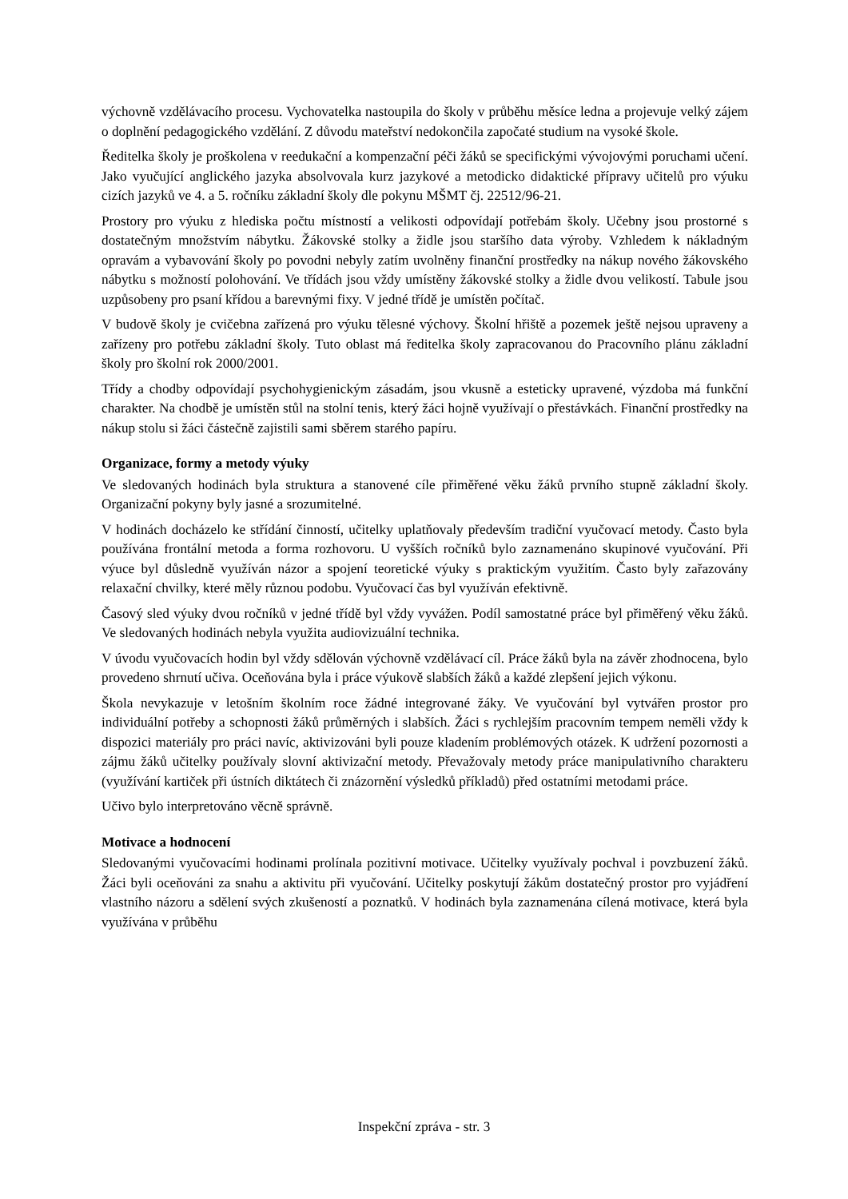výchovně vzdělávacího procesu. Vychovatelka nastoupila do školy v průběhu měsíce ledna a projevuje velký zájem o doplnění pedagogického vzdělání. Z důvodu mateřství nedokončila započaté studium na vysoké škole.
Ředitelka školy je proškolena v reedukační a kompenzační péči žáků se specifickými vývojovými poruchami učení. Jako vyučující anglického jazyka absolvovala kurz jazykové a metodicko didaktické přípravy učitelů pro výuku cizích jazyků ve 4. a 5. ročníku základní školy dle pokynu MŠMT čj. 22512/96-21.
Prostory pro výuku z hlediska počtu místností a velikosti odpovídají potřebám školy. Učebny jsou prostorné s dostatečným množstvím nábytku. Žákovské stolky a židle jsou staršího data výroby. Vzhledem k nákladným opravám a vybavování školy po povodni nebyly zatím uvolněny finanční prostředky na nákup nového žákovského nábytku s možností polohování. Ve třídách jsou vždy umístěny žákovské stolky a židle dvou velikostí. Tabule jsou uzpůsobeny pro psaní křídou a barevnými fixy. V jedné třídě je umístěn počítač.
V budově školy je cvičebna zařízená pro výuku tělesné výchovy. Školní hřiště a pozemek ještě nejsou upraveny a zařízeny pro potřebu základní školy. Tuto oblast má ředitelka školy zapracovanou do Pracovního plánu základní školy pro školní rok 2000/2001.
Třídy a chodby odpovídají psychohygienickým zásadám, jsou vkusně a esteticky upravené, výzdoba má funkční charakter. Na chodbě je umístěn stůl na stolní tenis, který žáci hojně využívají o přestávkách. Finanční prostředky na nákup stolu si žáci částečně zajistili sami sběrem starého papíru.
Organizace, formy a metody výuky
Ve sledovaných hodinách byla struktura a stanovené cíle přiměřené věku žáků prvního stupně základní školy. Organizační pokyny byly jasné a srozumitelné.
V hodinách docházelo ke střídání činností, učitelky uplatňovaly především tradiční vyučovací metody. Často byla používána frontální metoda a forma rozhovoru. U vyšších ročníků bylo zaznamenáno skupinové vyučování. Při výuce byl důsledně využíván názor a spojení teoretické výuky s praktickým využitím. Často byly zařazovány relaxační chvilky, které měly různou podobu. Vyučovací čas byl využíván efektivně.
Časový sled výuky dvou ročníků v jedné třídě byl vždy vyvážen. Podíl samostatné práce byl přiměřený věku žáků. Ve sledovaných hodinách nebyla využita audiovizuální technika.
V úvodu vyučovacích hodin byl vždy sdělován výchovně vzdělávací cíl. Práce žáků byla na závěr zhodnocena, bylo provedeno shrnutí učiva. Oceňována byla i práce výukově slabších žáků a každé zlepšení jejich výkonu.
Škola nevykazuje v letošním školním roce žádné integrované žáky. Ve vyučování byl vytvářen prostor pro individuální potřeby a schopnosti žáků průměrných i slabších. Žáci s rychlejším pracovním tempem neměli vždy k dispozici materiály pro práci navíc, aktivizováni byli pouze kladením problémových otázek. K udržení pozornosti a zájmu žáků učitelky používaly slovní aktivizační metody. Převažovaly metody práce manipulativního charakteru (využívání kartiček při ústních diktátech či znázornění výsledků příkladů) před ostatními metodami práce.
Učivo bylo interpretováno věcně správně.
Motivace a hodnocení
Sledovanými vyučovacími hodinami prolínala pozitivní motivace. Učitelky využívaly pochval i povzbuzení žáků. Žáci byli oceňováni za snahu a aktivitu při vyučování. Učitelky poskytují žákům dostatečný prostor pro vyjádření vlastního názoru a sdělení svých zkušeností a poznatků. V hodinách byla zaznamenána cílená motivace, která byla využívána v průběhu
Inspekční zpráva - str. 3